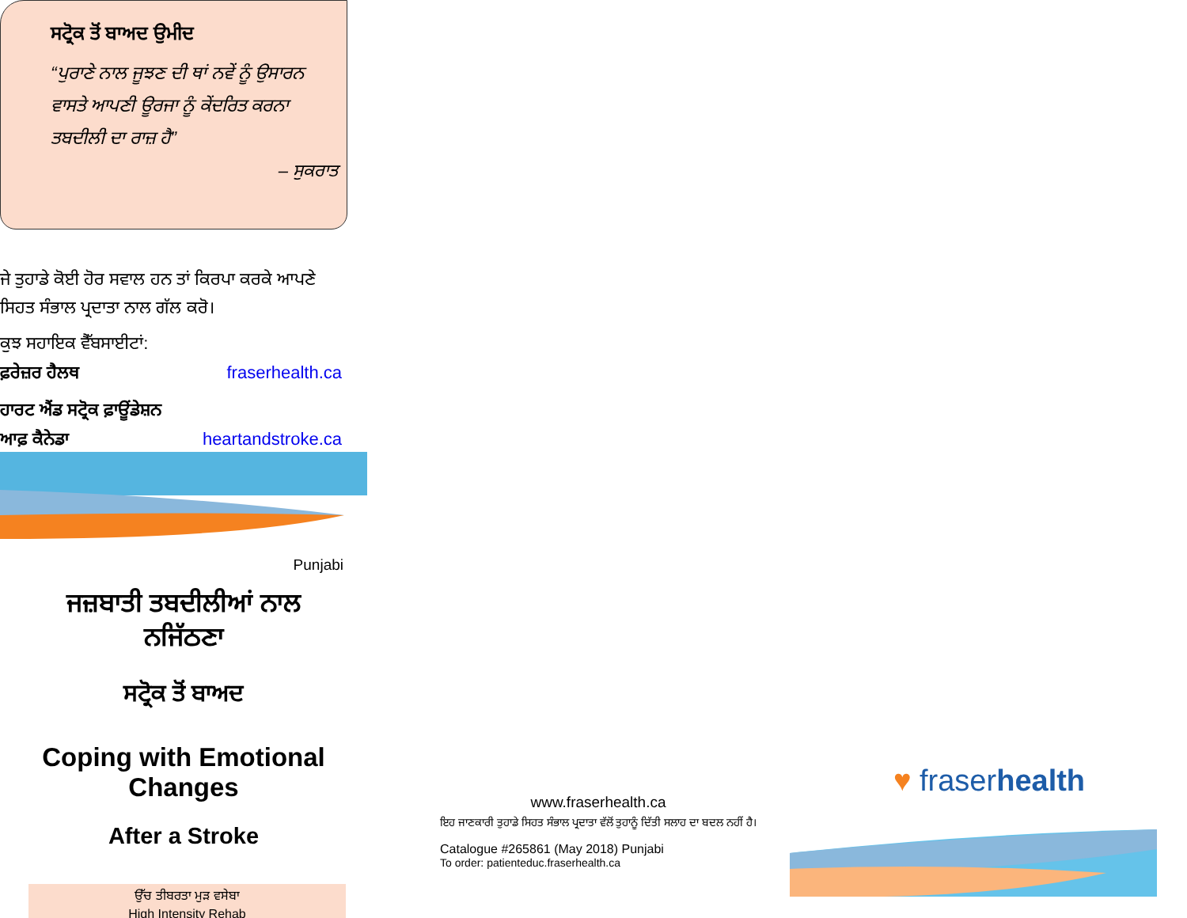ਸਟ੍ਰੋਕ ਤੋਂ ਬਾਅਦ ਉਮੀਦ
“ਪੁਰਾਣੇ ਨਾਲ ਜੂਝਣ ਦੀ ਥਾਂ ਨਵੇਂ ਨੂੰ ਉਸਾਰਨ ਵਾਸਤੇ ਆਪਣੀ ਊਰਜਾ ਨੂੰ ਕੇਂਦਰਿਤ ਕਰਨਾ ਤਬਦੀਲੀ ਦਾ ਰਾਜ਼ ਹੈ”
– ਸੁਕਰਾਤ
ਜੇ ਤੁਹਾਡੇ ਕੋਈ ਹੋਰ ਸਵਾਲ ਹਨ ਤਾਂ ਕਿਰਪਾ ਕਰਕੇ ਆਪਣੇ ਸਿਹਤ ਸੰਭਾਲ ਪ੍ਰਦਾਤਾ ਨਾਲ ਗੱਲ ਕਰੋ।
ਕੁਝ ਸਹਾਇਕ ਵੈੱਬਸਾਈਟਾਂ:
ਫ਼ਰੇਜ਼ਰ ਹੈਲਥ fraserhealth.ca
ਹਾਰਟ ਐਂਡ ਸਟ੍ਰੋਕ ਫ਼ਾਊਂਡੇਸ਼ਨ
ਆਫ਼ ਕੈਨੇਡਾ heartandstroke.ca
Punjabi
ਜਜ਼ਬਾਤੀ ਤਬਦੀਲੀਆਂ ਨਾਲ
ਨਜਿੱਠਣਾ
ਸਟ੍ਰੋਕ ਤੋਂ ਬਾਅਦ
Coping with Emotional
Changes
After a Stroke
ਉੱਚ ਤੀਬਰਤਾ ਮੁੜ ਵਸੇਬਾ
High Intensity Rehab
www.fraserhealth.ca
ਇਹ ਜਾਣਕਾਰੀ ਤੁਹਾਡੇ ਸਿਹਤ ਸੰਭਾਲ ਪ੍ਰਦਾਤਾ ਵੱਲੋਂ ਤੁਹਾਨੂੰ ਦਿੱਤੀ ਸਲਾਹ ਦਾ ਬਦਲ ਨਹੀਂ ਹੈ।
Catalogue #265861 (May 2018) Punjabi
To order: patienteduc.fraserhealth.ca
♥ fraserhealth